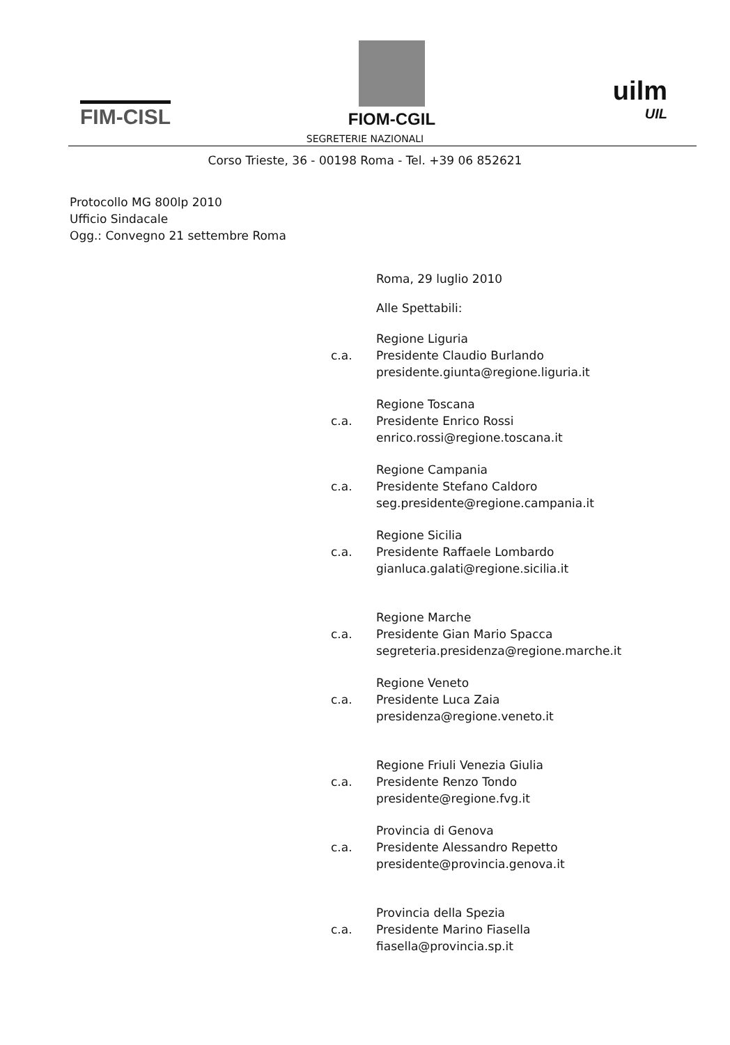FIM-CISL
FIOM-CGIL
uilm
UIL
SEGRETERIE NAZIONALI
Corso Trieste, 36 - 00198 Roma - Tel. +39 06 852621
Protocollo MG 800lp 2010
Ufficio Sindacale
Ogg.: Convegno 21 settembre Roma
Roma, 29 luglio 2010
Alle Spettabili:
c.a.
Regione Liguria
Presidente Claudio Burlando
presidente.giunta@regione.liguria.it
c.a.
Regione Toscana
Presidente Enrico Rossi
enrico.rossi@regione.toscana.it
c.a.
Regione Campania
Presidente Stefano Caldoro
seg.presidente@regione.campania.it
c.a.
Regione Sicilia
Presidente Raffaele Lombardo
gianluca.galati@regione.sicilia.it
c.a.
Regione Marche
Presidente Gian Mario Spacca
segreteria.presidenza@regione.marche.it
c.a.
Regione Veneto
Presidente Luca Zaia
presidenza@regione.veneto.it
c.a.
Regione Friuli Venezia Giulia
Presidente Renzo Tondo
presidente@regione.fvg.it
c.a.
Provincia di Genova
Presidente Alessandro Repetto
presidente@provincia.genova.it
c.a.
Provincia della Spezia
Presidente Marino Fiasella
fiasella@provincia.sp.it